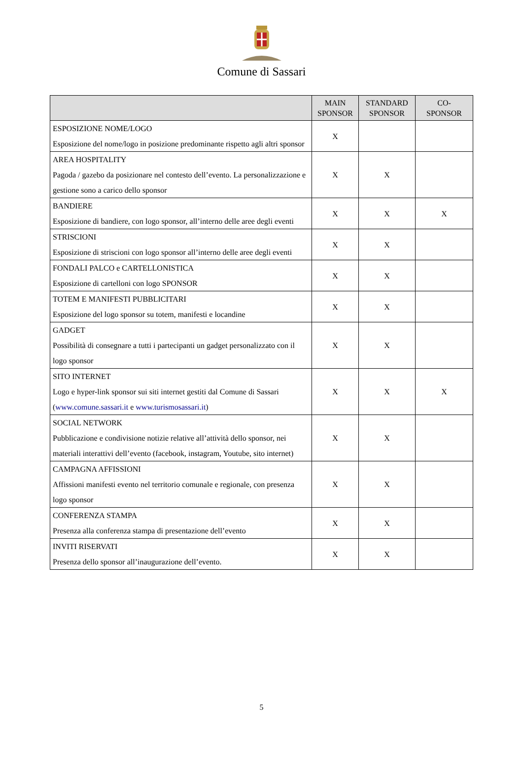Comune di Sassari
| | MAIN SPONSOR | STANDARD SPONSOR | CO- SPONSOR |
| --- | --- | --- | --- |
| ESPOSIZIONE NOME/LOGO Esposizione del nome/logo in posizione predominante rispetto agli altri sponsor | X | | |
| AREA HOSPITALITY Pagoda / gazebo da posizionare nel contesto dell’evento. La personalizzazione e gestione sono a carico dello sponsor | X | X | |
| BANDIERE Esposizione di bandiere, con logo sponsor, all’interno delle aree degli eventi | X | X | X |
| STRISCIONI Esposizione di striscioni con logo sponsor all’interno delle aree degli eventi | X | X | |
| FONDALI PALCO e CARTELLONISTICA Esposizione di cartelloni con logo SPONSOR | X | X | |
| TOTEM E MANIFESTI PUBBLICITARI Esposizione del logo sponsor su totem, manifesti e locandine | X | X | |
| GADGET Possibilità di consegnare a tutti i partecipanti un gadget personalizzato con il logo sponsor | X | X | |
| SITO INTERNET Logo e hyper-link sponsor sui siti internet gestiti dal Comune di Sassari ( www.comune.sassari.it e www.turismosassari.it ) | X | X | X |
| SOCIAL NETWORK Pubblicazione e condivisione notizie relative all’attività dello sponsor, nei materiali interattivi dell’evento (facebook, instagram, Youtube, sito internet) | X | X | |
| CAMPAGNA AFFISSIONI Affissioni manifesti evento nel territorio comunale e regionale, con presenza logo sponsor | X | X | |
| CONFERENZA STAMPA Presenza alla conferenza stampa di presentazione dell’evento | X | X | |
| INVITI RISERVATI Presenza dello sponsor all’inaugurazione dell’evento. | X | X | |
5